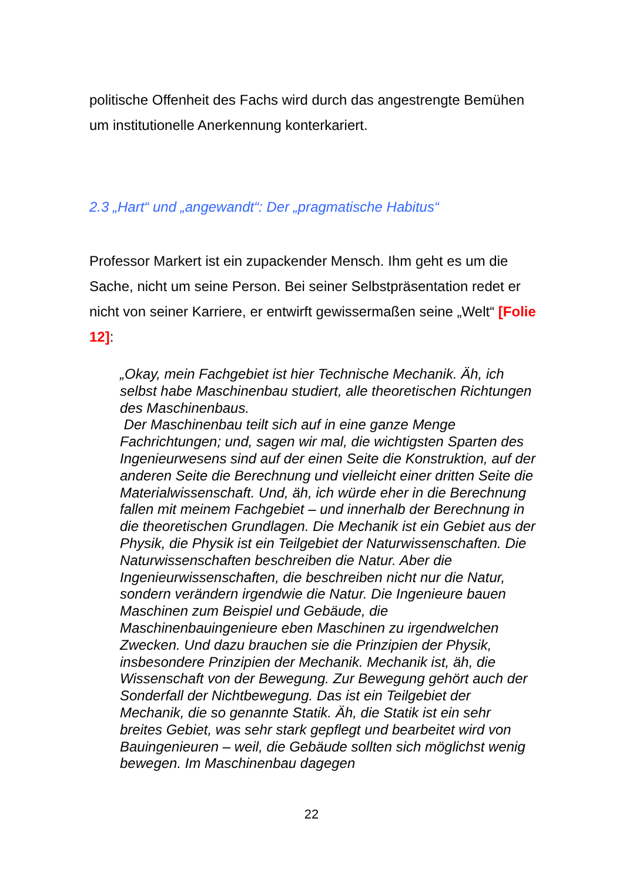politische Offenheit des Fachs wird durch das angestrengte Bemühen um institutionelle Anerkennung konterkariert.
2.3 „Hart“ und „angewandt“: Der „pragmatische Habitus“
Professor Markert ist ein zupackender Mensch. Ihm geht es um die Sache, nicht um seine Person. Bei seiner Selbstpräsentation redet er nicht von seiner Karriere, er entwirft gewissermaßen seine „Welt“ [Folie 12]:
„Okay, mein Fachgebiet ist hier Technische Mechanik. Äh, ich selbst habe Maschinenbau studiert, alle theoretischen Richtungen des Maschinenbaus.
Der Maschinenbau teilt sich auf in eine ganze Menge Fachrichtungen; und, sagen wir mal, die wichtigsten Sparten des Ingenieurwesens sind auf der einen Seite die Konstruktion, auf der anderen Seite die Berechnung und vielleicht einer dritten Seite die Materialwissenschaft. Und, äh, ich würde eher in die Berechnung fallen mit meinem Fachgebiet – und innerhalb der Berechnung in die theoretischen Grundlagen. Die Mechanik ist ein Gebiet aus der Physik, die Physik ist ein Teilgebiet der Naturwissenschaften. Die Naturwissenschaften beschreiben die Natur. Aber die Ingenieurwissenschaften, die beschreiben nicht nur die Natur, sondern verändern irgendwie die Natur. Die Ingenieure bauen Maschinen zum Beispiel und Gebäude, die Maschinenbauingenieure eben Maschinen zu irgendwelchen Zwecken. Und dazu brauchen sie die Prinzipien der Physik, insbesondere Prinzipien der Mechanik. Mechanik ist, äh, die Wissenschaft von der Bewegung. Zur Bewegung gehört auch der Sonderfall der Nichtbewegung. Das ist ein Teilgebiet der Mechanik, die so genannte Statik. Äh, die Statik ist ein sehr breites Gebiet, was sehr stark gepflegt und bearbeitet wird von Bauingenieuren – weil, die Gebäude sollten sich möglichst wenig bewegen. Im Maschinenbau dagegen
22